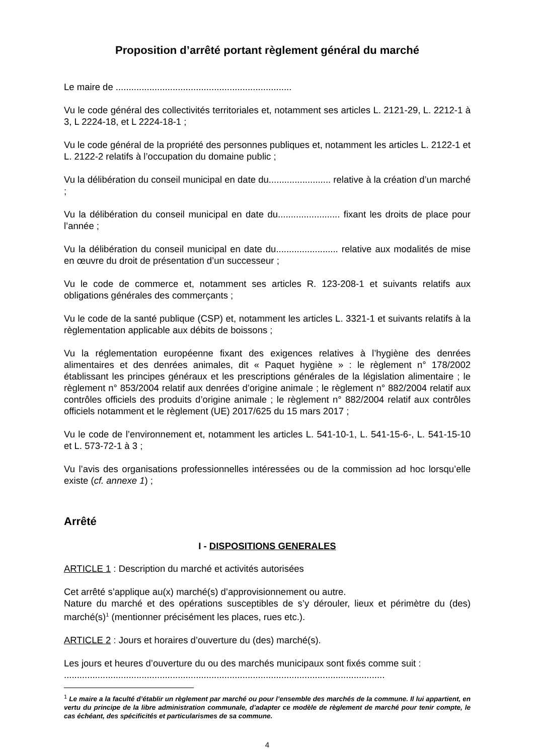Proposition d’arrêté portant règlement général du marché
Le maire de ....................................................................
Vu le code général des collectivités territoriales et, notamment ses articles L. 2121-29, L. 2212-1 à 3, L 2224-18, et L 2224-18-1 ;
Vu le code général de la propriété des personnes publiques et, notamment les articles L. 2122-1 et L. 2122-2 relatifs à l’occupation du domaine public ;
Vu la délibération du conseil municipal en date du........................ relative à la création d’un marché ;
Vu la délibération du conseil municipal en date du........................ fixant les droits de place pour l’année ;
Vu la délibération du conseil municipal en date du........................ relative aux modalités de mise en œuvre du droit de présentation d’un successeur ;
Vu le code de commerce et, notamment ses articles R. 123-208-1 et suivants relatifs aux obligations générales des commerçants ;
Vu le code de la santé publique (CSP) et, notamment les articles L. 3321-1 et suivants relatifs à la règlementation applicable aux débits de boissons ;
Vu la réglementation européenne fixant des exigences relatives à l’hygiène des denrées alimentaires et des denrées animales, dit « Paquet hygiène » : le règlement n° 178/2002 établissant les principes généraux et les prescriptions générales de la législation alimentaire ; le règlement n° 853/2004 relatif aux denrées d’origine animale ; le règlement n° 882/2004 relatif aux contrôles officiels des produits d’origine animale ; le règlement n° 882/2004 relatif aux contrôles officiels notamment et le règlement (UE) 2017/625 du 15 mars 2017 ;
Vu le code de l’environnement et, notamment les articles L. 541-10-1, L. 541-15-6-, L. 541-15-10 et L. 573-72-1 à 3 ;
Vu l’avis des organisations professionnelles intéressées ou de la commission ad hoc lorsqu’elle existe (cf. annexe 1) ;
Arrêté
I - DISPOSITIONS GENERALES
ARTICLE 1 : Description du marché et activités autorisées
Cet arrêté s’applique au(x) marché(s) d’approvisionnement ou autre.
Nature du marché et des opérations susceptibles de s’y dérouler, lieux et périmètre du (des) marché(s)<sup>1</sup> (mentionner précisément les places, rues etc.).
ARTICLE 2 : Jours et horaires d’ouverture du (des) marché(s).
Les jours et heures d’ouverture du ou des marchés municipaux sont fixés comme suit :
............................................................................................................................
<sup>1</sup> Le maire a la faculté d’établir un règlement par marché ou pour l’ensemble des marchés de la commune. Il lui appartient, en vertu du principe de la libre administration communale, d’adapter ce modèle de règlement de marché pour tenir compte, le cas échéant, des spécificités et particularismes de sa commune.
4